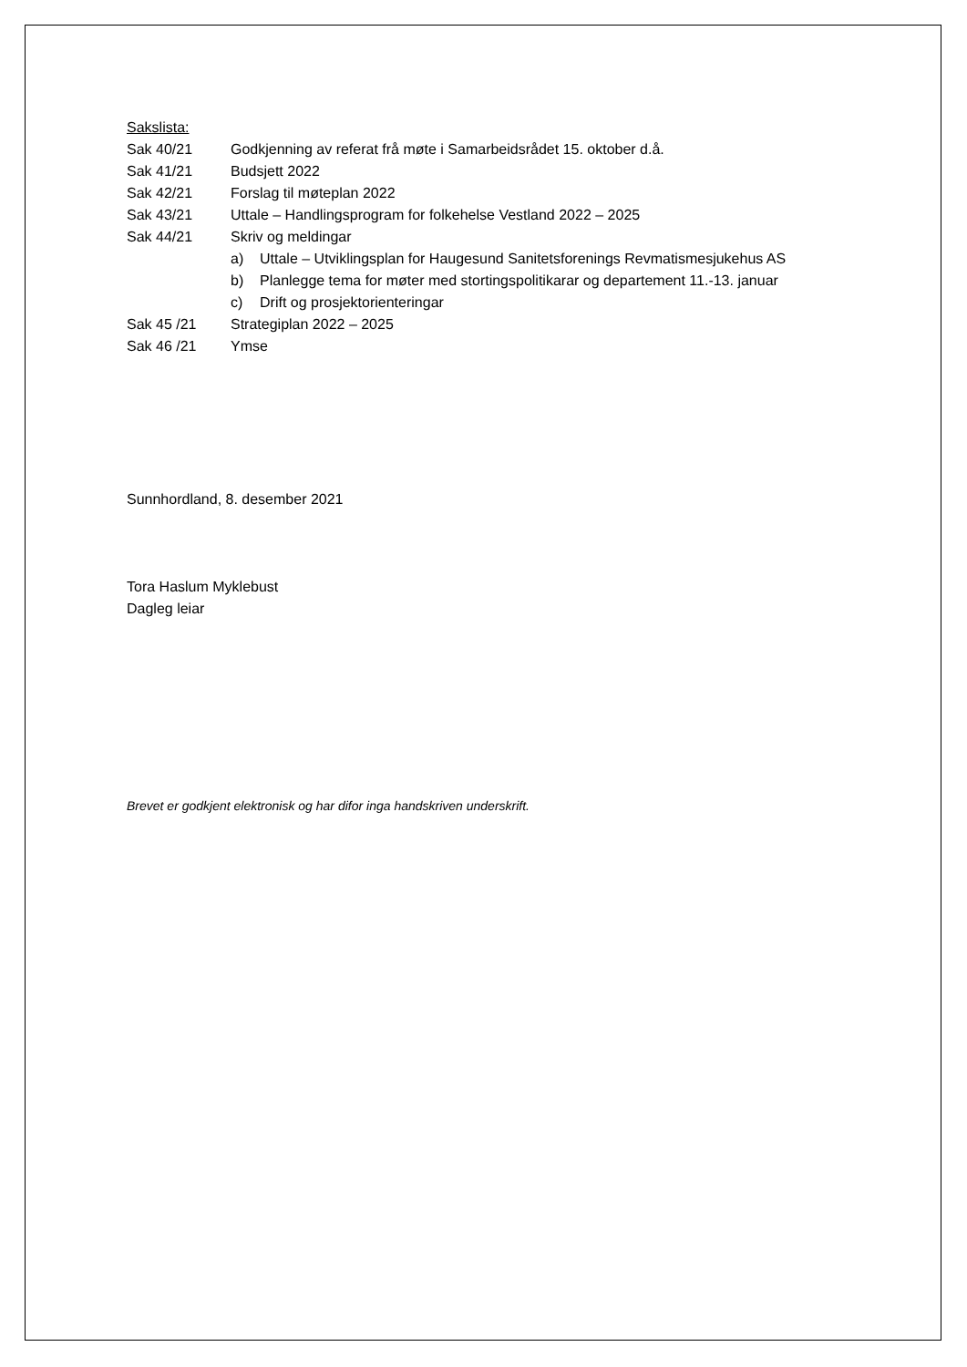Sakslista:
Sak 40/21 Godkjenning av referat frå møte i Samarbeidsrådet 15. oktober d.å.
Sak 41/21 Budsjett 2022
Sak 42/21 Forslag til møteplan 2022
Sak 43/21 Uttale – Handlingsprogram for folkehelse Vestland 2022 – 2025
Sak 44/21 Skriv og meldingar
a) Uttale – Utviklingsplan for Haugesund Sanitetsforenings Revmatismesjukehus AS
b) Planlegge tema for møter med stortingspolitikarar og departement 11.-13. januar
c) Drift og prosjektorienteringar
Sak 45 /21 Strategiplan 2022 – 2025
Sak 46 /21 Ymse
Sunnhordland, 8. desember 2021
Tora Haslum Myklebust
Dagleg leiar
Brevet er godkjent elektronisk og har difor inga handskriven underskrift.